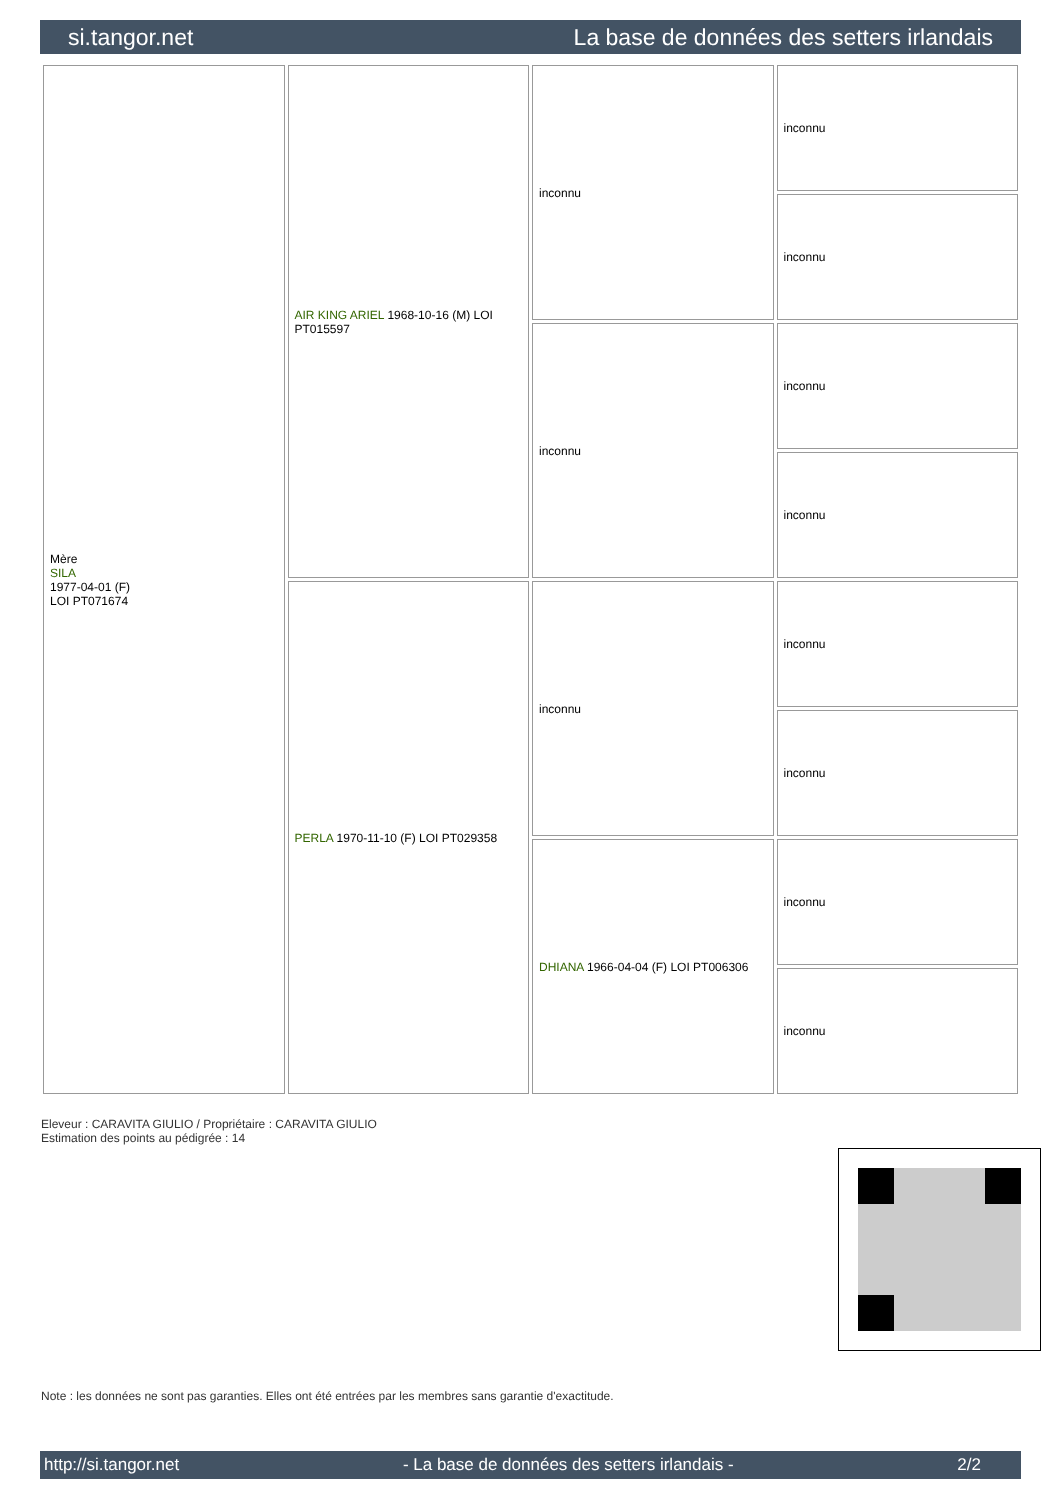si.tangor.net La base de données des setters irlandais
| Mère SILA 1977-04-01 (F) LOI PT071674 | AIR KING ARIEL 1968-10-16 (M) LOI PT015597 | inconnu | inconnu |
| | | | inconnu |
| | | inconnu | inconnu |
| | | | inconnu |
| | PERLA 1970-11-10 (F) LOI PT029358 | inconnu | inconnu |
| | | | inconnu |
| | | DHIANA 1966-04-04 (F) LOI PT006306 | inconnu |
| | | | inconnu |
Eleveur : CARAVITA GIULIO / Propriétaire : CARAVITA GIULIO
Estimation des points au pédigrée : 14
Note : les données ne sont pas garanties. Elles ont été entrées par les membres sans garantie d'exactitude.
http://si.tangor.net - La base de données des setters irlandais - 2/2